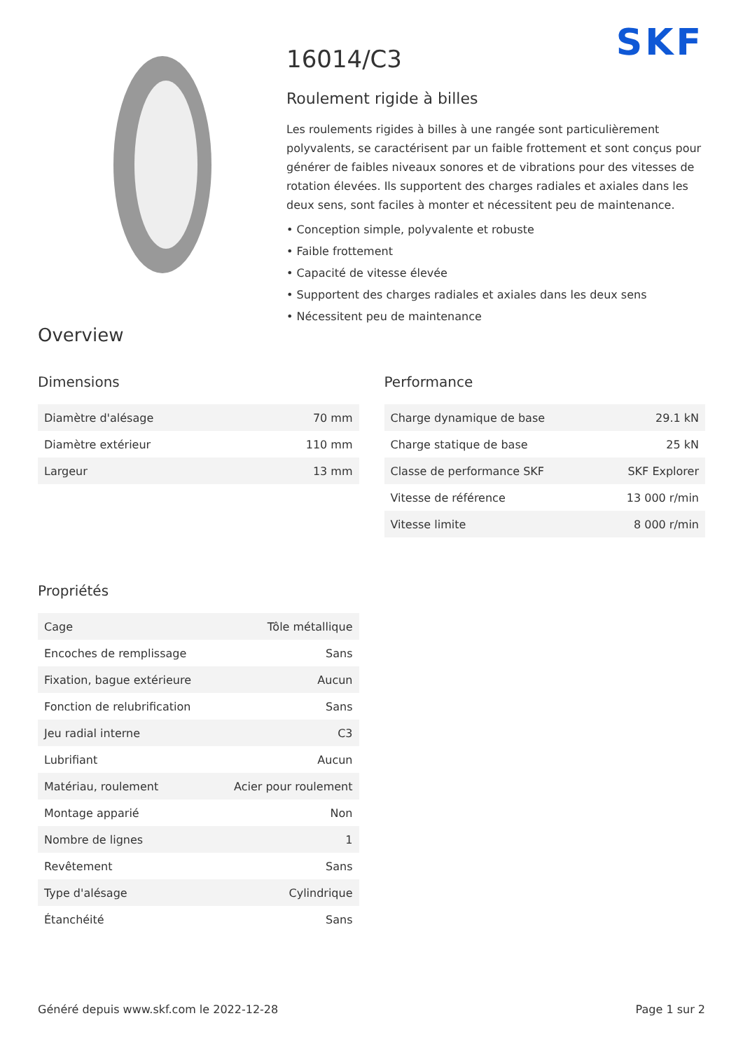SKF
16014/C3
Roulement rigide à billes
Les roulements rigides à billes à une rangée sont particulièrement polyvalents, se caractérisent par un faible frottement et sont conçus pour générer de faibles niveaux sonores et de vibrations pour des vitesses de rotation élevées. Ils supportent des charges radiales et axiales dans les deux sens, sont faciles à monter et nécessitent peu de maintenance.
• Conception simple, polyvalente et robuste
• Faible frottement
• Capacité de vitesse élevée
• Supportent des charges radiales et axiales dans les deux sens
• Nécessitent peu de maintenance
Overview
Dimensions
| Diamètre d'alésage | 70 mm |
| Diamètre extérieur | 110 mm |
| Largeur | 13 mm |
Propriétés
| Cage | Tôle métallique |
| Encoches de remplissage | Sans |
| Fixation, bague extérieure | Aucun |
| Fonction de relubrification | Sans |
| Jeu radial interne | C3 |
| Lubrifiant | Aucun |
| Matériau, roulement | Acier pour roulement |
| Montage apparié | Non |
| Nombre de lignes | 1 |
| Revêtement | Sans |
| Type d'alésage | Cylindrique |
| Étanchéité | Sans |
Performance
| Charge dynamique de base | 29.1 kN |
| Charge statique de base | 25 kN |
| Classe de performance SKF | SKF Explorer |
| Vitesse de référence | 13 000 r/min |
| Vitesse limite | 8 000 r/min |
Généré depuis www.skf.com le 2022-12-28 Page 1 sur 2